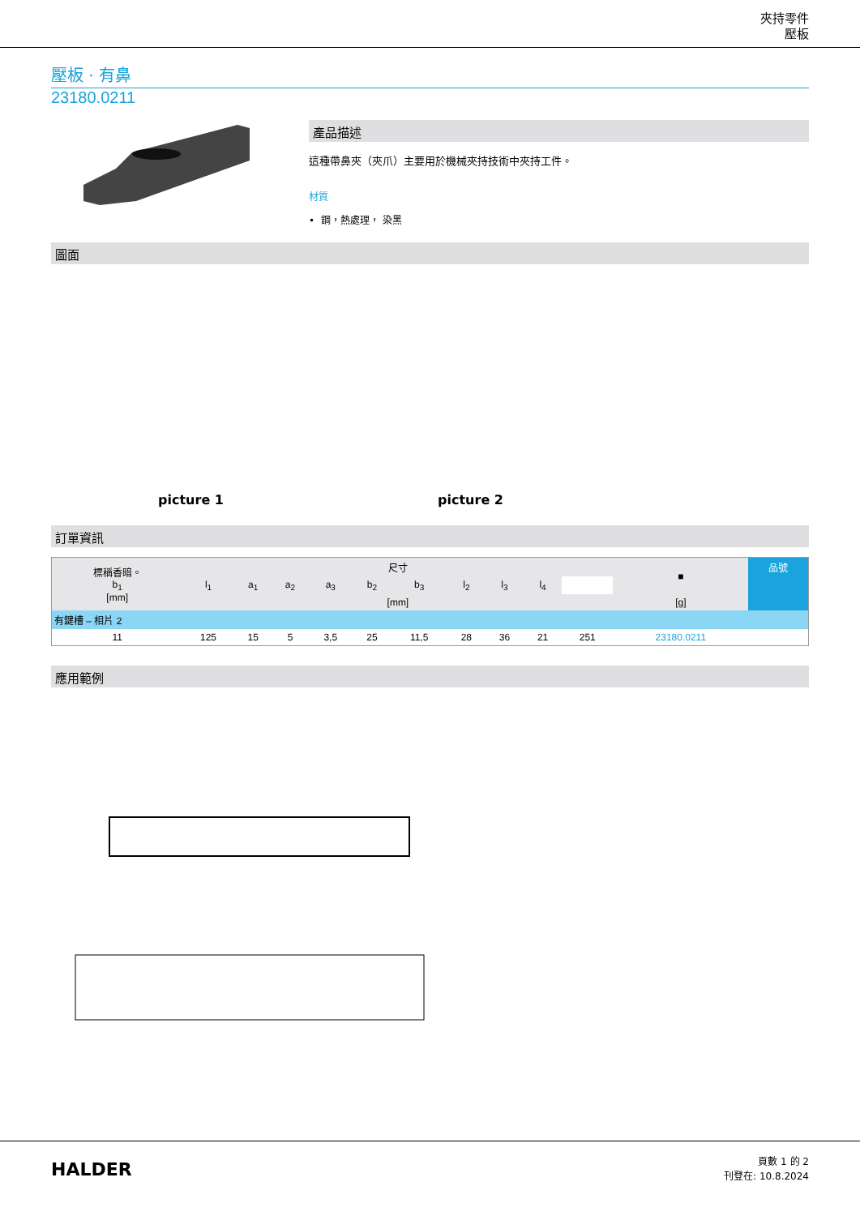夾持零件
壓板
壓板 · 有鼻
23180.0211
產品描述
這種帶鼻夾（夾爪）主要用於機械夾持技術中夾持工件。
材質
• 鋼，熱處理， 染黑
圖面
picture 1
picture 2
訂單資訊
| 標稱香暗。 b<sub>1</sub> [mm] | 尺寸 | | | | | | | | | | ■ | 品號 |
| --- | --- | --- | --- | --- | --- | --- | --- | --- | --- | --- | --- | --- |
| | l<sub>1</sub> | a<sub>1</sub> | a<sub>2</sub> | a<sub>3</sub> | b<sub>2</sub> | b<sub>3</sub> | l<sub>2</sub> | l<sub>3</sub> | l<sub>4</sub> | | | |
| | [mm] | | | | | | | | | | [g] | |
| 有鍵槽 – 相片 2 | | | | | | | | | | | | |
| 11 | 125 | 15 | 5 | 3,5 | 25 | 11,5 | 28 | 36 | 21 | 251 | 23180.0211 | |
應用範例
HALDER
頁數 1 的 2
刊登在: 10.8.2024